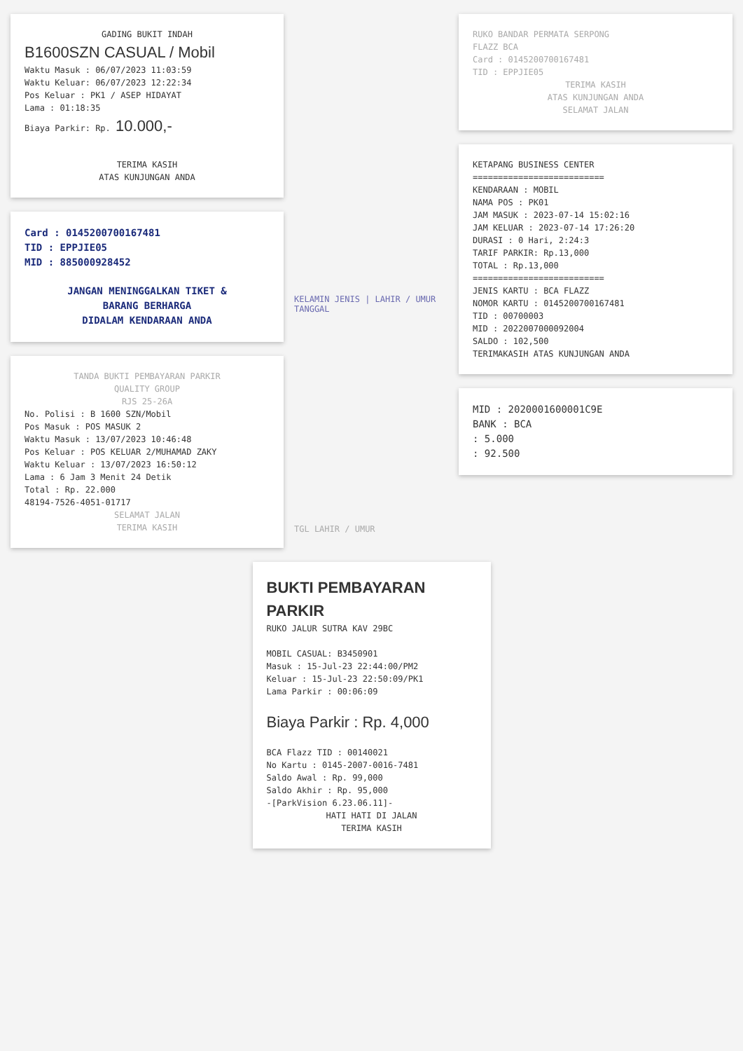GADING BUKIT INDAH
B1600SZN CASUAL / Mobil
Waktu Masuk : 06/07/2023 11:03:59
Waktu Keluar: 06/07/2023 12:22:34
Pos Keluar : PK1 / ASEP HIDAYAT
Lama : 01:18:35
Biaya Parkir: Rp. 10.000,-
TERIMA KASIH
ATAS KUNJUNGAN ANDA
Card : 0145200700167481
TID : EPPJIE05
MID : 885000928452
JANGAN MENINGGALKAN TIKET &
BARANG BERHARGA
DIDALAM KENDARAAN ANDA
TANDA BUKTI PEMBAYARAN PARKIR
QUALITY GROUP
RJS 25-26A
No. Polisi : B 1600 SZN/Mobil
Pos Masuk : POS MASUK 2
Waktu Masuk : 13/07/2023 10:46:48
Pos Keluar : POS KELUAR 2/MUHAMAD ZAKY
Waktu Keluar : 13/07/2023 16:50:12
Lama : 6 Jam 3 Menit 24 Detik
Total : Rp. 22.000
48194-7526-4051-01717
SELAMAT JALAN
TERIMA KASIH
KELAMIN JENIS | LAHIR / UMUR TANGGAL
TGL LAHIR / UMUR
RUKO BANDAR PERMATA SERPONG
FLAZZ BCA
Card : 0145200700167481
TID : EPPJIE05
TERIMA KASIH
ATAS KUNJUNGAN ANDA
SELAMAT JALAN
KETAPANG BUSINESS CENTER
==========================
KENDARAAN : MOBIL
NAMA POS : PK01
JAM MASUK : 2023-07-14 15:02:16
JAM KELUAR : 2023-07-14 17:26:20
DURASI : 0 Hari, 2:24:3
TARIF PARKIR: Rp.13,000
TOTAL : Rp.13,000
==========================
JENIS KARTU : BCA FLAZZ
NOMOR KARTU : 0145200700167481
TID : 00700003
MID : 2022007000092004
SALDO : 102,500
TERIMAKASIH ATAS KUNJUNGAN ANDA
MID : 2020001600001C9E
BANK : BCA
: 5.000
: 92.500
BUKTI PEMBAYARAN PARKIR
RUKO JALUR SUTRA KAV 29BC
MOBIL CASUAL: B3450901
Masuk : 15-Jul-23 22:44:00/PM2
Keluar : 15-Jul-23 22:50:09/PK1
Lama Parkir : 00:06:09
Biaya Parkir : Rp. 4,000
BCA Flazz TID : 00140021
No Kartu : 0145-2007-0016-7481
Saldo Awal : Rp. 99,000
Saldo Akhir : Rp. 95,000
-[ParkVision 6.23.06.11]-
HATI HATI DI JALAN
TERIMA KASIH